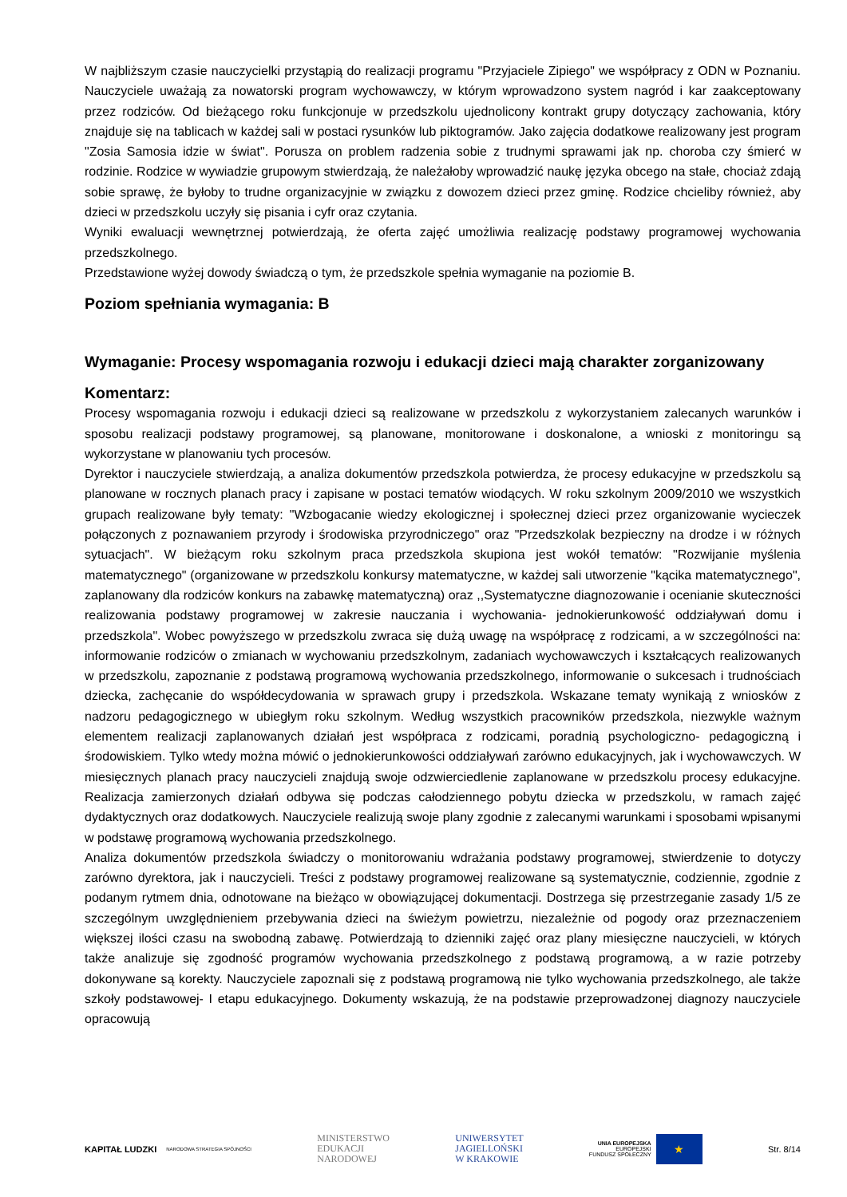W najbliższym czasie nauczycielki przystąpią do realizacji programu "Przyjaciele Zipiego" we współpracy z ODN w Poznaniu. Nauczyciele uważają za nowatorski program wychowawczy, w którym wprowadzono system nagród i kar zaakceptowany przez rodziców. Od bieżącego roku funkcjonuje w przedszkolu ujednolicony kontrakt grupy dotyczący zachowania, który znajduje się na tablicach w każdej sali w postaci rysunków lub piktogramów. Jako zajęcia dodatkowe realizowany jest program "Zosia Samosia idzie w świat". Porusza on problem radzenia sobie z trudnymi sprawami jak np. choroba czy śmierć w rodzinie. Rodzice w wywiadzie grupowym stwierdzają, że należałoby wprowadzić naukę języka obcego na stałe, chociaż zdają sobie sprawę, że byłoby to trudne organizacyjnie w związku z dowozem dzieci przez gminę. Rodzice chcieliby również, aby dzieci w przedszkolu uczyły się pisania i cyfr oraz czytania.
Wyniki ewaluacji wewnętrznej potwierdzają, że oferta zajęć umożliwia realizację podstawy programowej wychowania przedszkolnego.
Przedstawione wyżej dowody świadczą o tym, że przedszkole spełnia wymaganie na poziomie B.
Poziom spełniania wymagania: B
Wymaganie: Procesy wspomagania rozwoju i edukacji dzieci mają charakter zorganizowany
Komentarz:
Procesy wspomagania rozwoju i edukacji dzieci są realizowane w przedszkolu z wykorzystaniem zalecanych warunków i sposobu realizacji podstawy programowej, są planowane, monitorowane i doskonalone, a wnioski z monitoringu są wykorzystane w planowaniu tych procesów.
Dyrektor i nauczyciele stwierdzają, a analiza dokumentów przedszkola potwierdza, że procesy edukacyjne w przedszkolu są planowane w rocznych planach pracy i zapisane w postaci tematów wiodących. W roku szkolnym 2009/2010 we wszystkich grupach realizowane były tematy: "Wzbogacanie wiedzy ekologicznej i społecznej dzieci przez organizowanie wycieczek połączonych z poznawaniem przyrody i środowiska przyrodniczego" oraz "Przedszkolak bezpieczny na drodze i w różnych sytuacjach". W bieżącym roku szkolnym praca przedszkola skupiona jest wokół tematów: "Rozwijanie myślenia matematycznego" (organizowane w przedszkolu konkursy matematyczne, w każdej sali utworzenie "kącika matematycznego", zaplanowany dla rodziców konkurs na zabawkę matematyczną) oraz ,,Systematyczne diagnozowanie i ocenianie skuteczności realizowania podstawy programowej w zakresie nauczania i wychowania- jednokierunkowość oddziaływań domu i przedszkola". Wobec powyższego w przedszkolu zwraca się dużą uwagę na współpracę z rodzicami, a w szczególności na: informowanie rodziców o zmianach w wychowaniu przedszkolnym, zadaniach wychowawczych i kształcących realizowanych w przedszkolu, zapoznanie z podstawą programową wychowania przedszkolnego, informowanie o sukcesach i trudnościach dziecka, zachęcanie do współdecydowania w sprawach grupy i przedszkola. Wskazane tematy wynikają z wniosków z nadzoru pedagogicznego w ubiegłym roku szkolnym. Według wszystkich pracowników przedszkola, niezwykle ważnym elementem realizacji zaplanowanych działań jest współpraca z rodzicami, poradnią psychologiczno- pedagogiczną i środowiskiem. Tylko wtedy można mówić o jednokierunkowości oddziaływań zarówno edukacyjnych, jak i wychowawczych. W miesięcznych planach pracy nauczycieli znajdują swoje odzwierciedlenie zaplanowane w przedszkolu procesy edukacyjne. Realizacja zamierzonych działań odbywa się podczas całodziennego pobytu dziecka w przedszkolu, w ramach zajęć dydaktycznych oraz dodatkowych. Nauczyciele realizują swoje plany zgodnie z zalecanymi warunkami i sposobami wpisanymi w podstawę programową wychowania przedszkolnego.
Analiza dokumentów przedszkola świadczy o monitorowaniu wdrażania podstawy programowej, stwierdzenie to dotyczy zarówno dyrektora, jak i nauczycieli. Treści z podstawy programowej realizowane są systematycznie, codziennie, zgodnie z podanym rytmem dnia, odnotowane na bieżąco w obowiązującej dokumentacji. Dostrzega się przestrzeganie zasady 1/5 ze szczególnym uwzględnieniem przebywania dzieci na świeżym powietrzu, niezależnie od pogody oraz przeznaczeniem większej ilości czasu na swobodną zabawę. Potwierdzają to dzienniki zajęć oraz plany miesięczne nauczycieli, w których także analizuje się zgodność programów wychowania przedszkolnego z podstawą programową, a w razie potrzeby dokonywane są korekty. Nauczyciele zapoznali się z podstawą programową nie tylko wychowania przedszkolnego, ale także szkoły podstawowej- I etapu edukacyjnego. Dokumenty wskazują, że na podstawie przeprowadzonej diagnozy nauczyciele opracowują
KAPITAŁ LUDZKI
NARODOWA STRATEGIA SPÓJNOŚCI
MINISTERSTWO
EDUKACJI
NARODOWEJ
UNIWERSYTET
JAGIELLOŃSKI
W KRAKOWIE
UNIA EUROPEJSKA
EUROPEJSKI
FUNDUSZ SPOŁECZNY ★
Str. 8/14